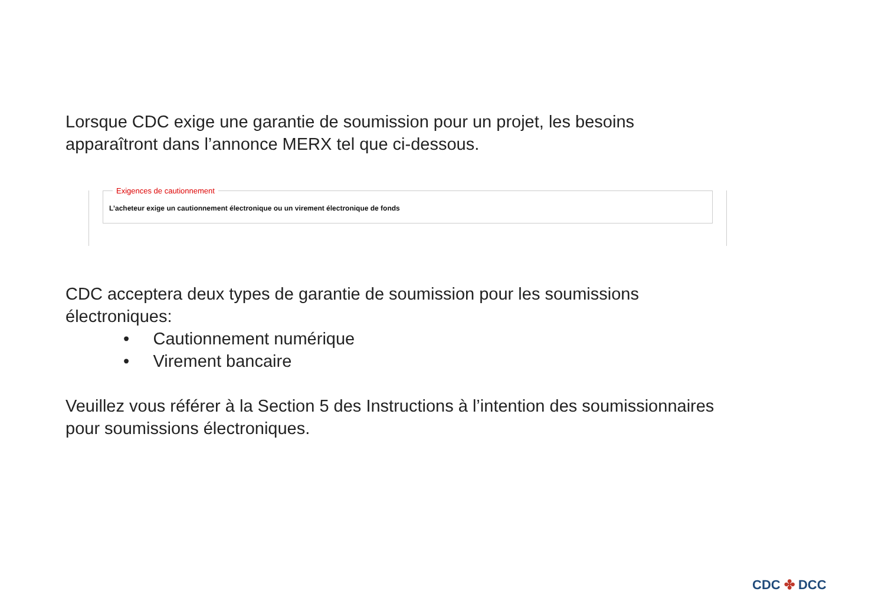Lorsque CDC exige une garantie de soumission pour un projet, les besoins apparaîtront dans l’annonce MERX tel que ci-dessous.
Exigences de cautionnement
L’acheteur exige un cautionnement électronique ou un virement électronique de fonds
CDC acceptera deux types de garantie de soumission pour les soumissions électroniques:
• Cautionnement numérique
• Virement bancaire
Veuillez vous référer à la Section 5 des Instructions à l’intention des soumissionnaires pour soumissions électroniques.
CDC ✤ DCC